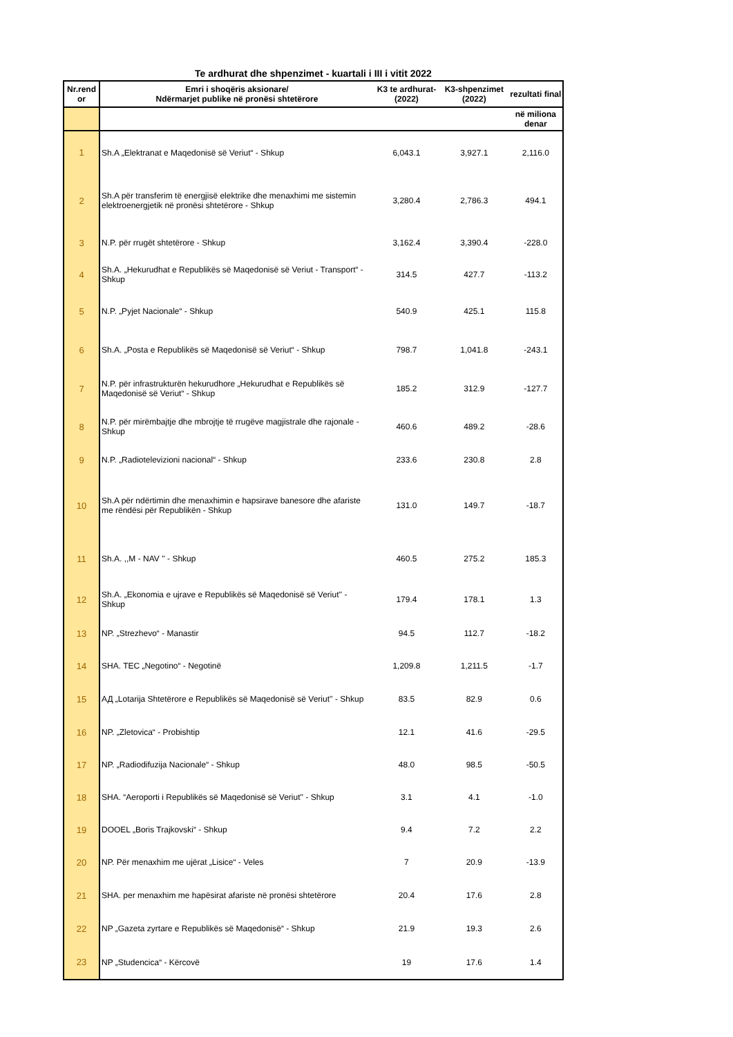Te ardhurat dhe shpenzimet - kuartali i III i vitit 2022
| Nr.rend or | Emri i shoqëris aksionare/ Ndërmarjet publike në pronësi shtetërore | K3 te ardhurat- (2022) | K3-shpenzimet (2022) | rezultati final |
| --- | --- | --- | --- | --- |
| | | | | në miliona denar |
| 1 | Sh.A „Elektranat e Maqedonisë së Veriut“ - Shkup | 6,043.1 | 3,927.1 | 2,116.0 |
| 2 | Sh.A për transferim të energjisë elektrike dhe menaxhimi me sistemin elektroenergjetik në pronësi shtetërore - Shkup | 3,280.4 | 2,786.3 | 494.1 |
| 3 | N.P. për rrugët shtetërore - Shkup | 3,162.4 | 3,390.4 | -228.0 |
| 4 | Sh.A. „Hekurudhat e Republikës së Maqedonisë së Veriut - Transport“ - Shkup | 314.5 | 427.7 | -113.2 |
| 5 | N.P. „Pyjet Nacionale“ - Shkup | 540.9 | 425.1 | 115.8 |
| 6 | Sh.A. „Posta e Republikës së Maqedonisë së Veriut“ - Shkup | 798.7 | 1,041.8 | -243.1 |
| 7 | N.P. për infrastrukturën hekurudhore „Hekurudhat e Republikës së Maqedonisë së Veriut“ - Shkup | 185.2 | 312.9 | -127.7 |
| 8 | N.P. për mirëmbajtje dhe mbrojtje të rrugëve magjistrale dhe rajonale - Shkup | 460.6 | 489.2 | -28.6 |
| 9 | N.P. „Radiotelevizioni nacional“ - Shkup | 233.6 | 230.8 | 2.8 |
| 10 | Sh.A për ndërtimin dhe menaxhimin e hapsirave banesore dhe afariste me rëndësi për Republikën - Shkup | 131.0 | 149.7 | -18.7 |
| 11 | Sh.A. ,,M - NAV '' - Shkup | 460.5 | 275.2 | 185.3 |
| 12 | Sh.A. „Ekonomia e ujrave e Republikës së Maqedonisë së Veriut'' - Shkup | 179.4 | 178.1 | 1.3 |
| 13 | NP. „Strezhevo“ - Manastir | 94.5 | 112.7 | -18.2 |
| 14 | SHA. TEC „Negotino“ - Negotinë | 1,209.8 | 1,211.5 | -1.7 |
| 15 | АД „Lotarija Shtetërore e Republikës së Maqedonisë së Veriut'' - Shkup | 83.5 | 82.9 | 0.6 |
| 16 | NP. „Zletovica“ - Probishtip | 12.1 | 41.6 | -29.5 |
| 17 | NP. „Radiodifuzija Nacionale“ - Shkup | 48.0 | 98.5 | -50.5 |
| 18 | SHA. “Aeroporti i Republikës së Maqedonisë së Veriut'' - Shkup | 3.1 | 4.1 | -1.0 |
| 19 | DOOEL „Boris Trajkovski“ - Shkup | 9.4 | 7.2 | 2.2 |
| 20 | NP. Për menaxhim me ujërat „Lisice“ - Veles | 7 | 20.9 | -13.9 |
| 21 | SHA. per menaxhim me hapësirat afariste në pronësi shtetërore | 20.4 | 17.6 | 2.8 |
| 22 | NP „Gazeta zyrtare e Republikës së Maqedonisë“ - Shkup | 21.9 | 19.3 | 2.6 |
| 23 | NP „Studencica“ - Kërcovë | 19 | 17.6 | 1.4 |